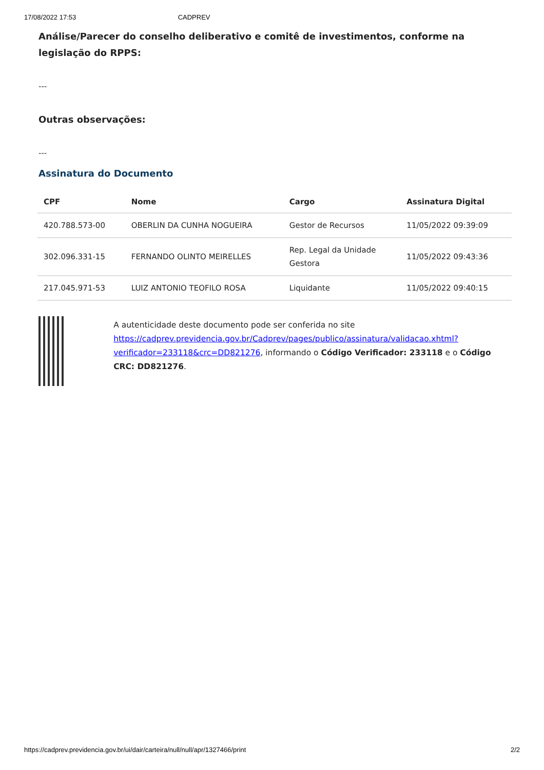17/08/2022 17:53 CADPREV
Análise/Parecer do conselho deliberativo e comitê de investimentos, conforme na legislação do RPPS:
---
Outras observações:
---
Assinatura do Documento
| CPF | Nome | Cargo | Assinatura Digital |
| --- | --- | --- | --- |
| 420.788.573-00 | OBERLIN DA CUNHA NOGUEIRA | Gestor de Recursos | 11/05/2022 09:39:09 |
| 302.096.331-15 | FERNANDO OLINTO MEIRELLES | Rep. Legal da Unidade Gestora | 11/05/2022 09:43:36 |
| 217.045.971-53 | LUIZ ANTONIO TEOFILO ROSA | Liquidante | 11/05/2022 09:40:15 |
A autenticidade deste documento pode ser conferida no site https://cadprev.previdencia.gov.br/Cadprev/pages/publico/assinatura/validacao.xhtml?verificador=233118&crc=DD821276, informando o Código Verificador: 233118 e o Código CRC: DD821276.
https://cadprev.previdencia.gov.br/ui/dair/carteira/null/null/apr/1327466/print 2/2